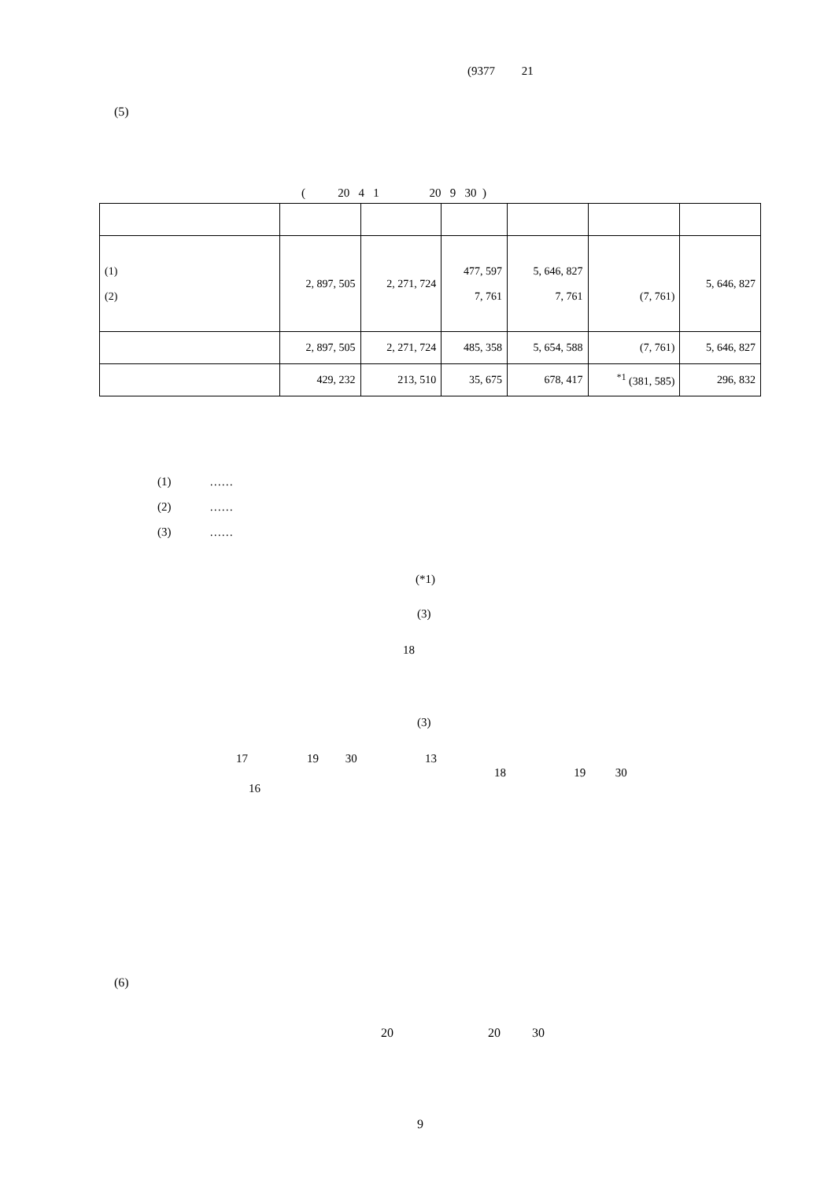(9377 21
(5)
( 20 4 1 20 9 30 )
| (1) (2) | 2, 897, 505 | 2, 271, 724 | 477, 597 7, 761 | 5, 646, 827 7, 761 | (7, 761) | 5, 646, 827 |
| | 2, 897, 505 | 2, 271, 724 | 485, 358 | 5, 654, 588 | (7, 761) | 5, 646, 827 |
| | 429, 232 | 213, 510 | 35, 675 | 678, 417 | <sup>*1</sup> (381, 585) | 296, 832 |
(1) ……
(2) ……
(3) ……
(*1)
(3)
18
(3)
17 19 30 13
18 19 30
16
(6)
20 20 30
9